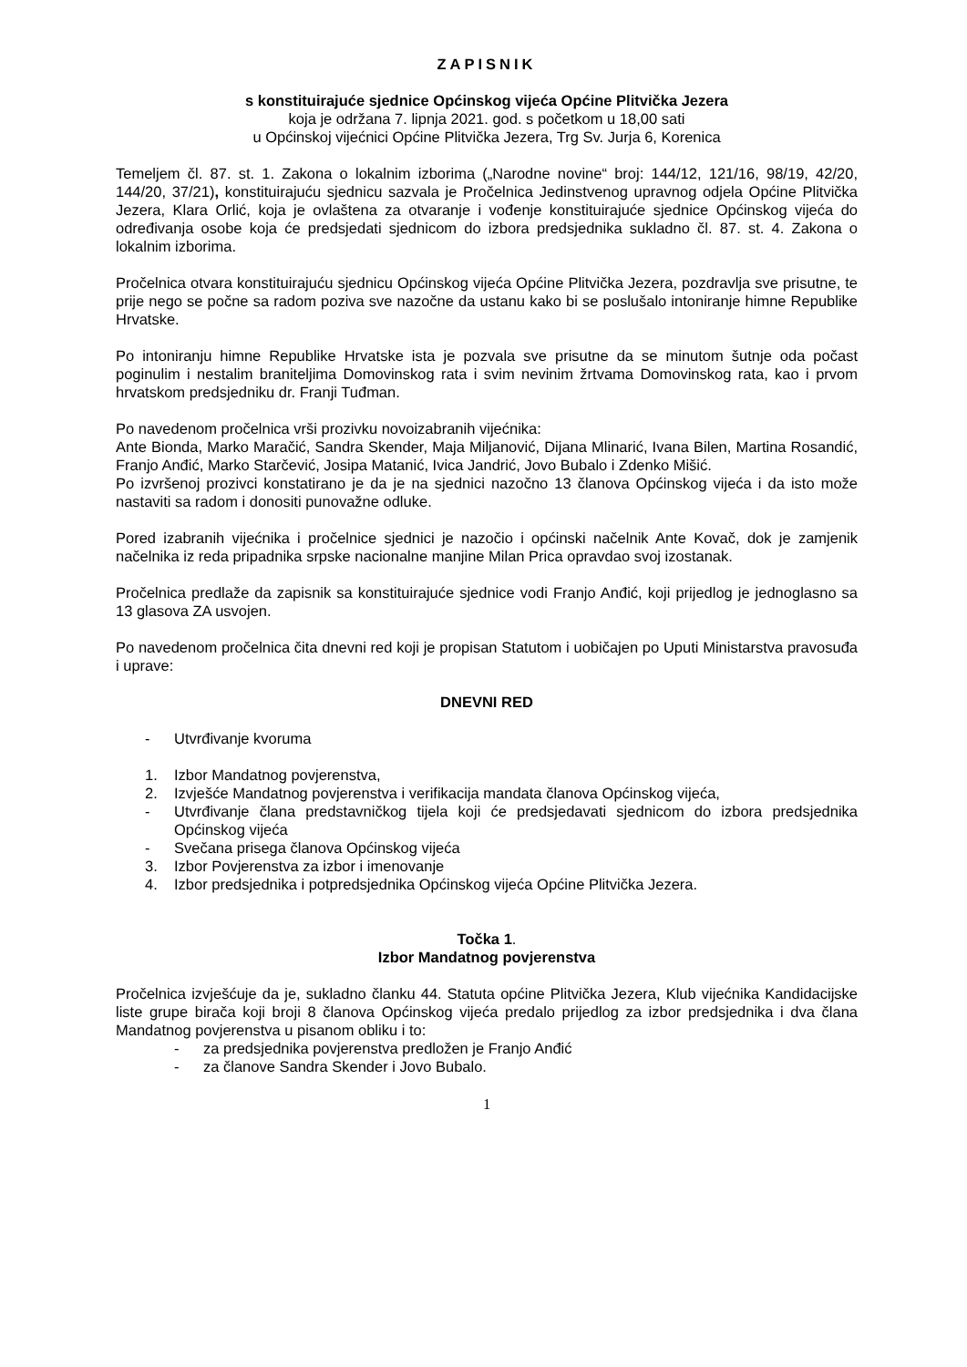ZAPISNIK
s konstituirajuće sjednice Općinskog vijeća Općine Plitvička Jezera
koja je održana 7. lipnja 2021. god. s početkom u 18,00 sati
u Općinskoj vijećnici Općine Plitvička Jezera, Trg Sv. Jurja 6, Korenica
Temeljem čl. 87. st. 1. Zakona o lokalnim izborima („Narodne novine“ broj: 144/12, 121/16, 98/19, 42/20, 144/20, 37/21), konstituirajuću sjednicu sazvala je Pročelnica Jedinstvenog upravnog odjela Općine Plitvička Jezera, Klara Orlić, koja je ovlaštena za otvaranje i vođenje konstituirajuće sjednice Općinskog vijeća do određivanja osobe koja će predsjedati sjednicom do izbora predsjednika sukladno čl. 87. st. 4. Zakona o lokalnim izborima.
Pročelnica otvara konstituirajuću sjednicu Općinskog vijeća Općine Plitvička Jezera, pozdravlja sve prisutne, te prije nego se počne sa radom poziva sve nazočne da ustanu kako bi se poslušalo intoniranje himne Republike Hrvatske.
Po intoniranju himne Republike Hrvatske ista je pozvala sve prisutne da se minutom šutnje oda počast poginulim i nestalim braniteljima Domovinskog rata i svim nevinim žrtvama Domovinskog rata, kao i prvom hrvatskom predsjedniku dr. Franji Tuđman.
Po navedenom pročelnica vrši prozivku novoizabranih vijećnika:
Ante Bionda, Marko Maračić, Sandra Skender, Maja Miljanović, Dijana Mlinarić, Ivana Bilen, Martina Rosandić, Franjo Anđić, Marko Starčević, Josipa Matanić, Ivica Jandrić, Jovo Bubalo i Zdenko Mišić.
Po izvršenoj prozivci konstatirano je da je na sjednici nazočno 13 članova Općinskog vijeća i da isto može nastaviti sa radom i donositi punovažne odluke.
Pored izabranih vijećnika i pročelnice sjednici je nazočio i općinski načelnik Ante Kovač, dok je zamjenik načelnika iz reda pripadnika srpske nacionalne manjine Milan Prica opravdao svoj izostanak.
Pročelnica predlaže da zapisnik sa konstituirajuće sjednice vodi Franjo Anđić, koji prijedlog je jednoglasno sa 13 glasova ZA usvojen.
Po navedenom pročelnica čita dnevni red koji je propisan Statutom i uobičajen po Uputi Ministarstva pravosuđa i uprave:
DNEVNI RED
- Utvrđivanje kvoruma
1. Izbor Mandatnog povjerenstva,
2. Izvješće Mandatnog povjerenstva i verifikacija mandata članova Općinskog vijeća,
- Utvrđivanje člana predstavničkog tijela koji će predsjedavati sjednicom do izbora predsjednika Općinskog vijeća
- Svečana prisega članova Općinskog vijeća
3. Izbor Povjerenstva za izbor i imenovanje
4. Izbor predsjednika i potpredsjednika Općinskog vijeća Općine Plitvička Jezera.
Točka 1.
Izbor Mandatnog povjerenstva
Pročelnica izvješćuje da je, sukladno članku 44. Statuta općine Plitvička Jezera, Klub vijećnika Kandidacijske liste grupe birača koji broji 8 članova Općinskog vijeća predalo prijedlog za izbor predsjednika i dva člana Mandatnog povjerenstva u pisanom obliku i to:
- za predsjednika povjerenstva predložen je Franjo Anđić
- za članove Sandra Skender i Jovo Bubalo.
1